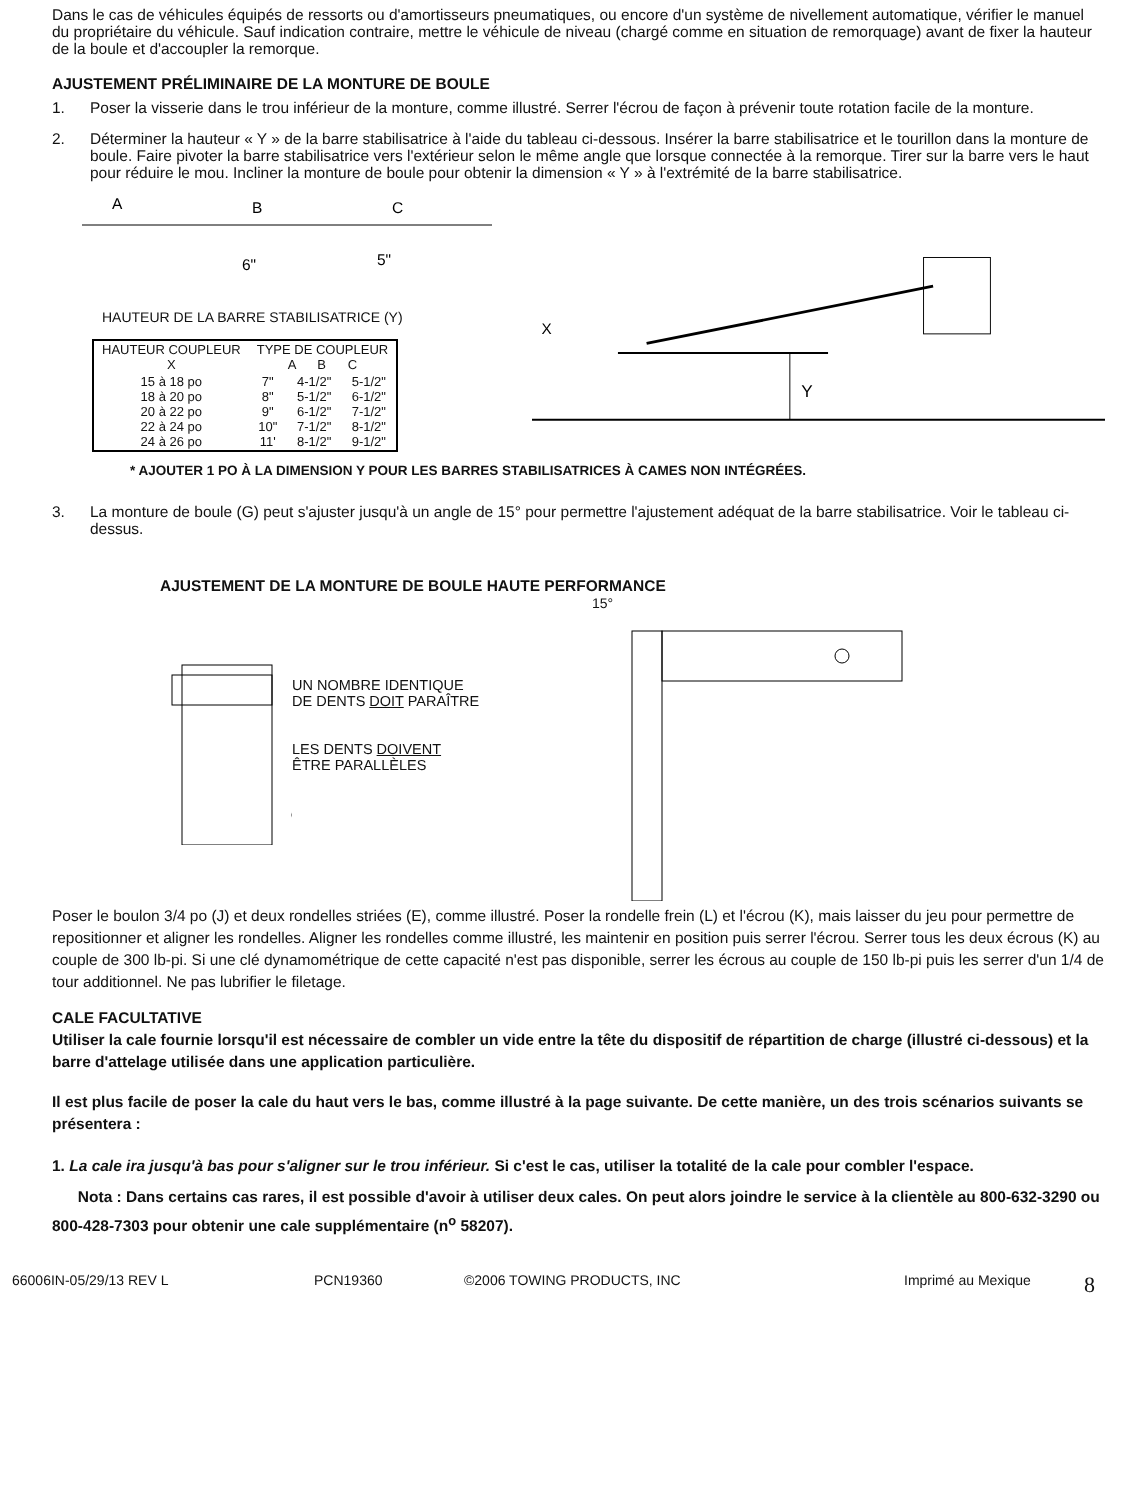Dans le cas de véhicules équipés de ressorts ou d'amortisseurs pneumatiques, ou encore d'un système de nivellement automatique, vérifier le manuel du propriétaire du véhicule. Sauf indication contraire, mettre le véhicule de niveau (chargé comme en situation de remorquage) avant de fixer la hauteur de la boule et d'accoupler la remorque.
AJUSTEMENT PRÉLIMINAIRE DE LA MONTURE DE BOULE
1. Poser la visserie dans le trou inférieur de la monture, comme illustré. Serrer l'écrou de façon à prévenir toute rotation facile de la monture.
2. Déterminer la hauteur « Y » de la barre stabilisatrice à l'aide du tableau ci-dessous. Insérer la barre stabilisatrice et le tourillon dans la monture de boule. Faire pivoter la barre stabilisatrice vers l'extérieur selon le même angle que lorsque connectée à la remorque. Tirer sur la barre vers le haut pour réduire le mou. Incliner la monture de boule pour obtenir la dimension « Y » à l'extrémité de la barre stabilisatrice.
A
B
C
6"
5"
HAUTEUR DE LA BARRE STABILISATRICE (Y)
| HAUTEUR COUPLEUR X | TYPE DE COUPLEUR A B C | | |
| --- | --- | --- | --- |
| 15 à 18 po 18 à 20 po 20 à 22 po 22 à 24 po 24 à 26 po | 7" 8" 9" 10" 11' | 4-1/2" 5-1/2" 6-1/2" 7-1/2" 8-1/2" | 5-1/2" 6-1/2" 7-1/2" 8-1/2" 9-1/2" |
X
Y
* AJOUTER 1 PO À LA DIMENSION Y POUR LES BARRES STABILISATRICES À CAMES NON INTÉGRÉES.
3. La monture de boule (G) peut s'ajuster jusqu'à un angle de 15° pour permettre l'ajustement adéquat de la barre stabilisatrice. Voir le tableau ci-dessus.
AJUSTEMENT DE LA MONTURE DE BOULE HAUTE PERFORMANCE
UN NOMBRE IDENTIQUE
DE DENTS DOIT PARAÎTRE
LES DENTS DOIVENT
ÊTRE PARALLÈLES
15°
Poser le boulon 3/4 po (J) et deux rondelles striées (E), comme illustré. Poser la rondelle frein (L) et l'écrou (K), mais laisser du jeu pour permettre de repositionner et aligner les rondelles. Aligner les rondelles comme illustré, les maintenir en position puis serrer l'écrou. Serrer tous les deux écrous (K) au couple de 300 lb-pi. Si une clé dynamométrique de cette capacité n'est pas disponible, serrer les écrous au couple de 150 lb-pi puis les serrer d'un 1/4 de tour additionnel. Ne pas lubrifier le filetage.
CALE FACULTATIVE
Utiliser la cale fournie lorsqu'il est nécessaire de combler un vide entre la tête du dispositif de répartition de charge (illustré ci-dessous) et la barre d'attelage utilisée dans une application particulière.
Il est plus facile de poser la cale du haut vers le bas, comme illustré à la page suivante. De cette manière, un des trois scénarios suivants se présentera :
1. La cale ira jusqu'à bas pour s'aligner sur le trou inférieur. Si c'est le cas, utiliser la totalité de la cale pour combler l'espace.
Nota : Dans certains cas rares, il est possible d'avoir à utiliser deux cales. On peut alors joindre le service à la clientèle au 800-632-3290 ou 800-428-7303 pour obtenir une cale supplémentaire (n<sup>o</sup> 58207).
66006IN-05/29/13 REV L PCN19360 ©2006 TOWING PRODUCTS, INC Imprimé au Mexique 8